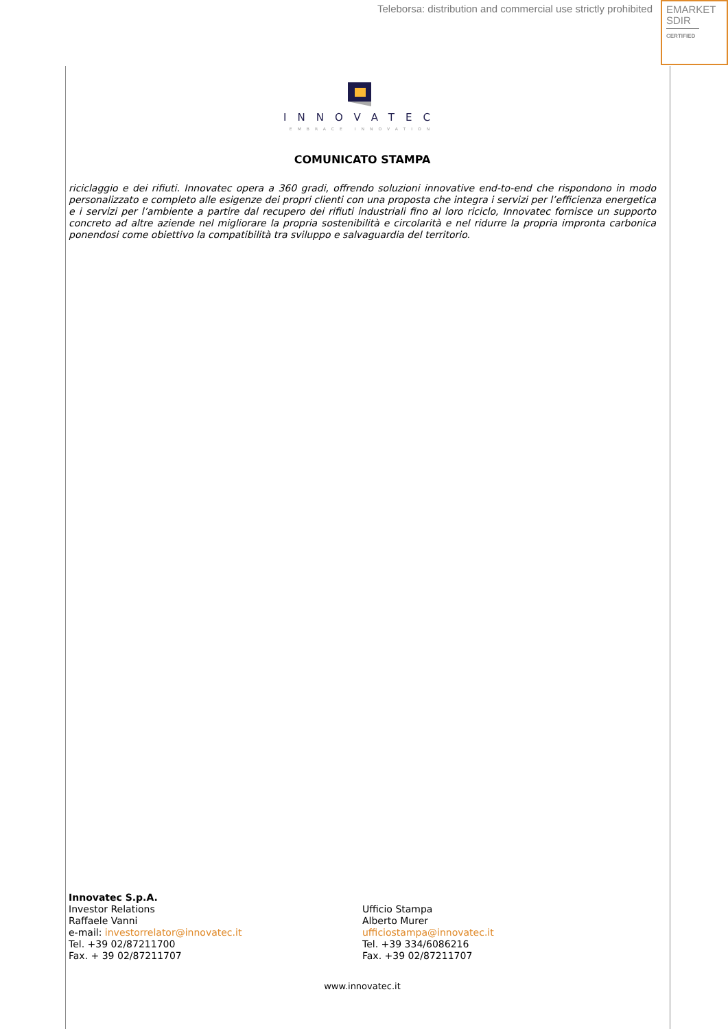Teleborsa: distribution and commercial use strictly prohibited
EMARKET
SDIR
CERTIFIED
INNOVATEC
EMBRACE INNOVATION
COMUNICATO STAMPA
riciclaggio e dei rifiuti. Innovatec opera a 360 gradi, offrendo soluzioni innovative end-to-end che rispondono in modo personalizzato e completo alle esigenze dei propri clienti con una proposta che integra i servizi per l’efficienza energetica e i servizi per l’ambiente a partire dal recupero dei rifiuti industriali fino al loro riciclo, Innovatec fornisce un supporto concreto ad altre aziende nel migliorare la propria sostenibilità e circolarità e nel ridurre la propria impronta carbonica ponendosi come obiettivo la compatibilità tra sviluppo e salvaguardia del territorio.
Innovatec S.p.A.
Investor Relations
Raffaele Vanni
e-mail: investorrelator@innovatec.it
Tel. +39 02/87211700
Fax. + 39 02/87211707
Ufficio Stampa
Alberto Murer
ufficiostampa@innovatec.it
Tel. +39 334/6086216
Fax. +39 02/87211707
www.innovatec.it